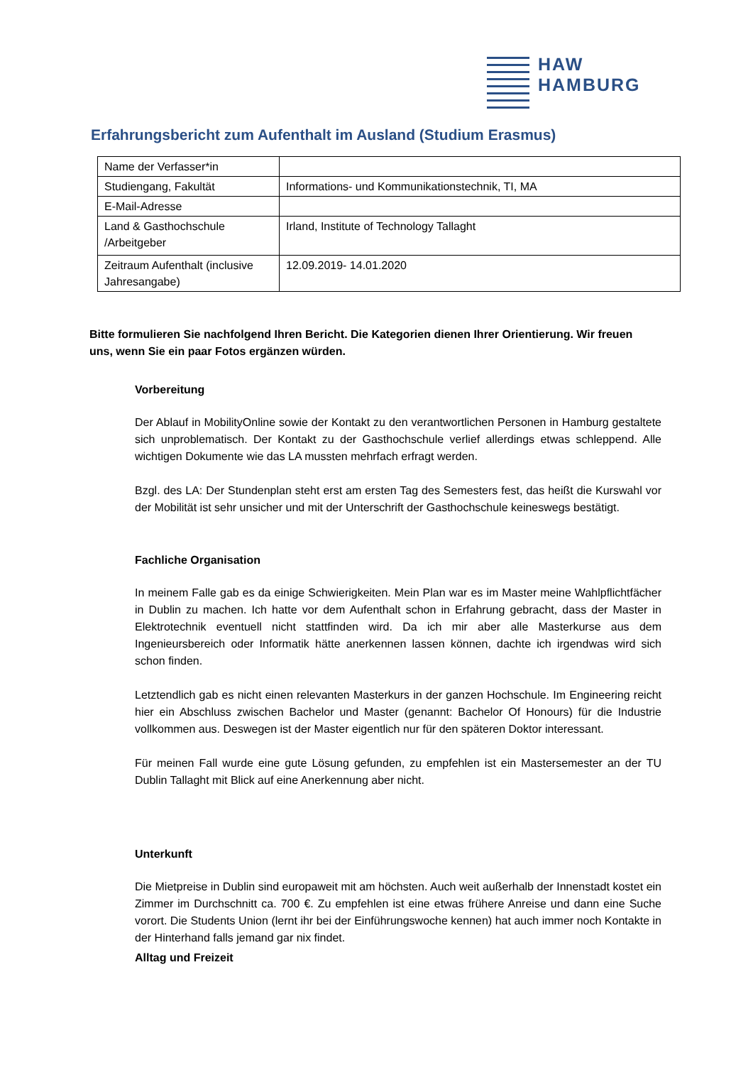HAW
HAMBURG
Erfahrungsbericht zum Aufenthalt im Ausland (Studium Erasmus)
| Name der Verfasser*in | |
| Studiengang, Fakultät | Informations- und Kommunikationstechnik, TI, MA |
| E-Mail-Adresse | |
| Land & Gasthochschule /Arbeitgeber | Irland, Institute of Technology Tallaght |
| Zeitraum Aufenthalt (inclusive Jahresangabe) | 12.09.2019- 14.01.2020 |
Bitte formulieren Sie nachfolgend Ihren Bericht. Die Kategorien dienen Ihrer Orientierung. Wir freuen uns, wenn Sie ein paar Fotos ergänzen würden.
Vorbereitung
Der Ablauf in MobilityOnline sowie der Kontakt zu den verantwortlichen Personen in Hamburg gestaltete sich unproblematisch. Der Kontakt zu der Gasthochschule verlief allerdings etwas schleppend. Alle wichtigen Dokumente wie das LA mussten mehrfach erfragt werden.
Bzgl. des LA: Der Stundenplan steht erst am ersten Tag des Semesters fest, das heißt die Kurswahl vor der Mobilität ist sehr unsicher und mit der Unterschrift der Gasthochschule keineswegs bestätigt.
Fachliche Organisation
In meinem Falle gab es da einige Schwierigkeiten. Mein Plan war es im Master meine Wahlpflichtfächer in Dublin zu machen. Ich hatte vor dem Aufenthalt schon in Erfahrung gebracht, dass der Master in Elektrotechnik eventuell nicht stattfinden wird. Da ich mir aber alle Masterkurse aus dem Ingenieursbereich oder Informatik hätte anerkennen lassen können, dachte ich irgendwas wird sich schon finden.
Letztendlich gab es nicht einen relevanten Masterkurs in der ganzen Hochschule. Im Engineering reicht hier ein Abschluss zwischen Bachelor und Master (genannt: Bachelor Of Honours) für die Industrie vollkommen aus. Deswegen ist der Master eigentlich nur für den späteren Doktor interessant.
Für meinen Fall wurde eine gute Lösung gefunden, zu empfehlen ist ein Mastersemester an der TU Dublin Tallaght mit Blick auf eine Anerkennung aber nicht.
Unterkunft
Die Mietpreise in Dublin sind europaweit mit am höchsten. Auch weit außerhalb der Innenstadt kostet ein Zimmer im Durchschnitt ca. 700 €. Zu empfehlen ist eine etwas frühere Anreise und dann eine Suche vorort. Die Students Union (lernt ihr bei der Einführungswoche kennen) hat auch immer noch Kontakte in der Hinterhand falls jemand gar nix findet.
Alltag und Freizeit